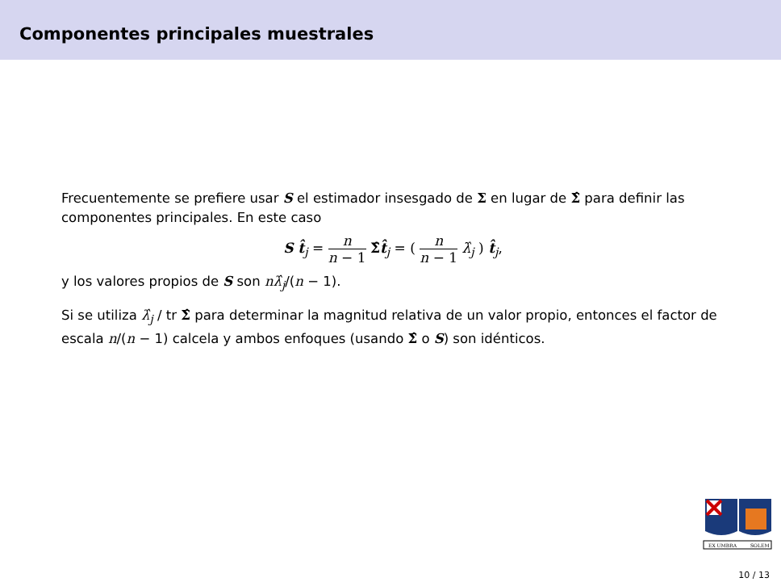Componentes principales muestrales
Frecuentemente se prefiere usar S el estimador insesgado de Σ en lugar de Σ̂ para definir las componentes principales. En este caso
S t̂<sub>j</sub> = n n − 1 Σ̂t̂<sub>j</sub> = ( n n − 1 λ̂<sub>j</sub> ) t̂<sub>j</sub>,
y los valores propios de S son nλ̂<sub>j</sub>/(n − 1).
Si se utiliza λ̂<sub>j</sub> / tr Σ̂ para determinar la magnitud relativa de un valor propio, entonces el factor de escala n/(n − 1) calcela y ambos enfoques (usando Σ̂ o S) son idénticos.
EX UMBRA
SOLEM
10 / 13